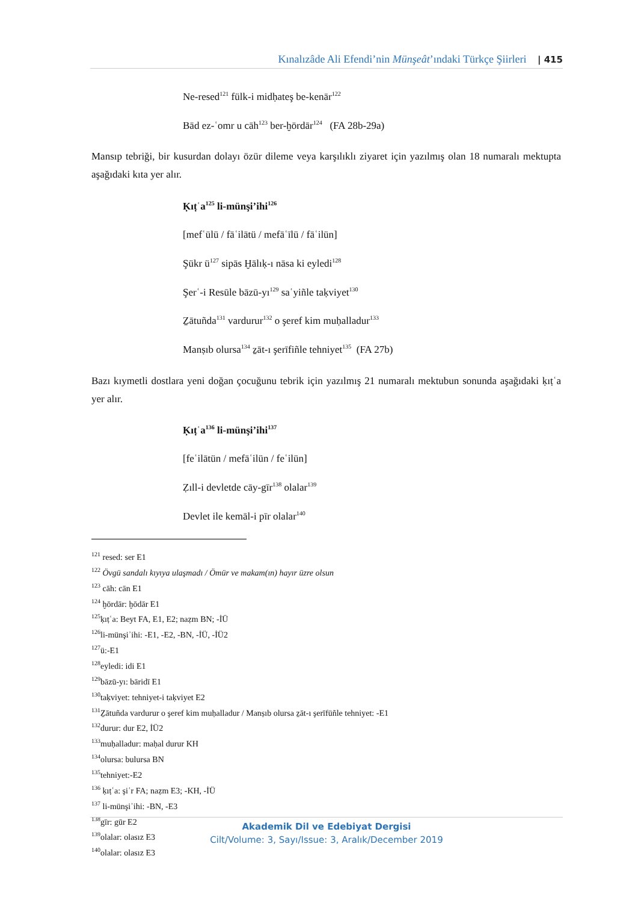Kınalızâde Ali Efendi’nin Münşeât’ındaki Türkçe Şiirleri | 415
Ne-resed<sup>121</sup> fülk-i midḥateş be-kenār<sup>122</sup>
Bād ez-ʿomr u cāh<sup>123</sup> ber-ḫōrdār<sup>124</sup> (FA 28b-29a)
Mansıp tebriği, bir kusurdan dolayı özür dileme veya karşılıklı ziyaret için yazılmış olan 18 numaralı mektupta aşağıdaki kıta yer alır.
Ḳıṭʿa<sup>125</sup> li-münşi’ihi<sup>126</sup>
[mefʿūlü / fāʿilātü / mefāʿīlü / fāʿilün]
Şükr ü<sup>127</sup> sipās Ḫālıḳ-ı nāsa ki eyledi<sup>128</sup>
Şerʿ-i Resūle bāzū-yı<sup>129</sup> saʿyiñle taḳviyet<sup>130</sup>
Ẕātuñda<sup>131</sup> vardurur<sup>132</sup> o şeref kim muḥalladur<sup>133</sup>
Manṣıb olursa<sup>134</sup> ẕāt-ı şerīfiñle tehniyet<sup>135</sup> (FA 27b)
Bazı kıymetli dostlara yeni doğan çocuğunu tebrik için yazılmış 21 numaralı mektubun sonunda aşağıdaki ḳıṭʿa yer alır.
Ḳıṭʿa<sup>136</sup> li-münşi’ihi<sup>137</sup>
[feʿilātün / mefāʿilün / feʿilün]
Ẓıll-i devletde cāy-gīr<sup>138</sup> olalar<sup>139</sup>
Devlet ile kemāl-i pīr olalar<sup>140</sup>
<sup>121</sup> resed: ser E1
<sup>122</sup> Övgü sandalı kıyıya ulaşmadı / Ömür ve makam(ın) hayır üzre olsun
<sup>123</sup> cāh: cān E1
<sup>124</sup> ḫōrdār: ḫōdār E1
<sup>125</sup> ḳıṭʿa: Beyt FA, E1, E2; naẓm BN; -İÜ
<sup>126</sup> li-münşiʾihi: -E1, -E2, -BN, -İÜ, -İÜ2
<sup>127</sup> ü:-E1
<sup>128</sup> eyledi: idi E1
<sup>129</sup> bāzū-yı: bāridī E1
<sup>130</sup> taḳviyet: tehniyet-i taḳviyet E2
<sup>131</sup> Ẕātuñda vardurur o şeref kim muḥalladur / Manṣıb olursa ẕāt-ı şerīfüñle tehniyet: -E1
<sup>132</sup> durur: dur E2, İÜ2
<sup>133</sup> muḥalladur: maḥal durur KH
<sup>134</sup> olursa: bulursa BN
<sup>135</sup> tehniyet:-E2
<sup>136</sup> ḳıṭʿa: şiʿr FA; naẓm E3; -KH, -İÜ
<sup>137</sup> li-münşiʾihi: -BN, -E3
<sup>138</sup> gīr: gūr E2
<sup>139</sup> olalar: olasız E3
<sup>140</sup> olalar: olasız E3
Akademik Dil ve Edebiyat Dergisi
Cilt/Volume: 3, Sayı/Issue: 3, Aralık/December 2019